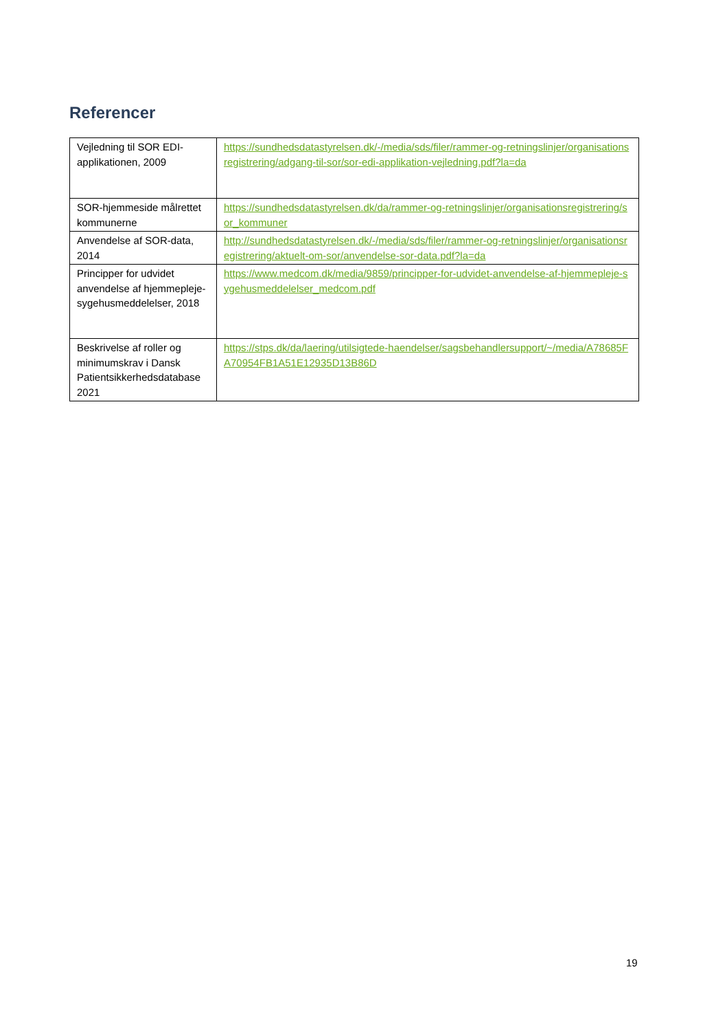Referencer
| Vejledning til SOR EDI-applikationen, 2009 | https://sundhedsdatastyrelsen.dk/-/media/sds/filer/rammer-og-retningslinjer/organisationsregistrering/adgang-til-sor/sor-edi-applikation-vejledning.pdf?la=da |
| SOR-hjemmeside målrettet kommunerne | https://sundhedsdatastyrelsen.dk/da/rammer-og-retningslinjer/organisationsregistrering/sor_kommuner |
| Anvendelse af SOR-data, 2014 | http://sundhedsdatastyrelsen.dk/-/media/sds/filer/rammer-og-retningslinjer/organisationsregistrering/aktuelt-om-sor/anvendelse-sor-data.pdf?la=da |
| Principper for udvidet anvendelse af hjemmepleje-sygehusmeddelelser, 2018 | https://www.medcom.dk/media/9859/principper-for-udvidet-anvendelse-af-hjemmepleje-sygehusmeddelelser_medcom.pdf |
| Beskrivelse af roller og minimumskrav i Dansk Patientsikkerhedsdatabase 2021 | https://stps.dk/da/laering/utilsigtede-haendelser/sagsbehandlersupport/~/media/A78685FA70954FB1A51E12935D13B86D |
19